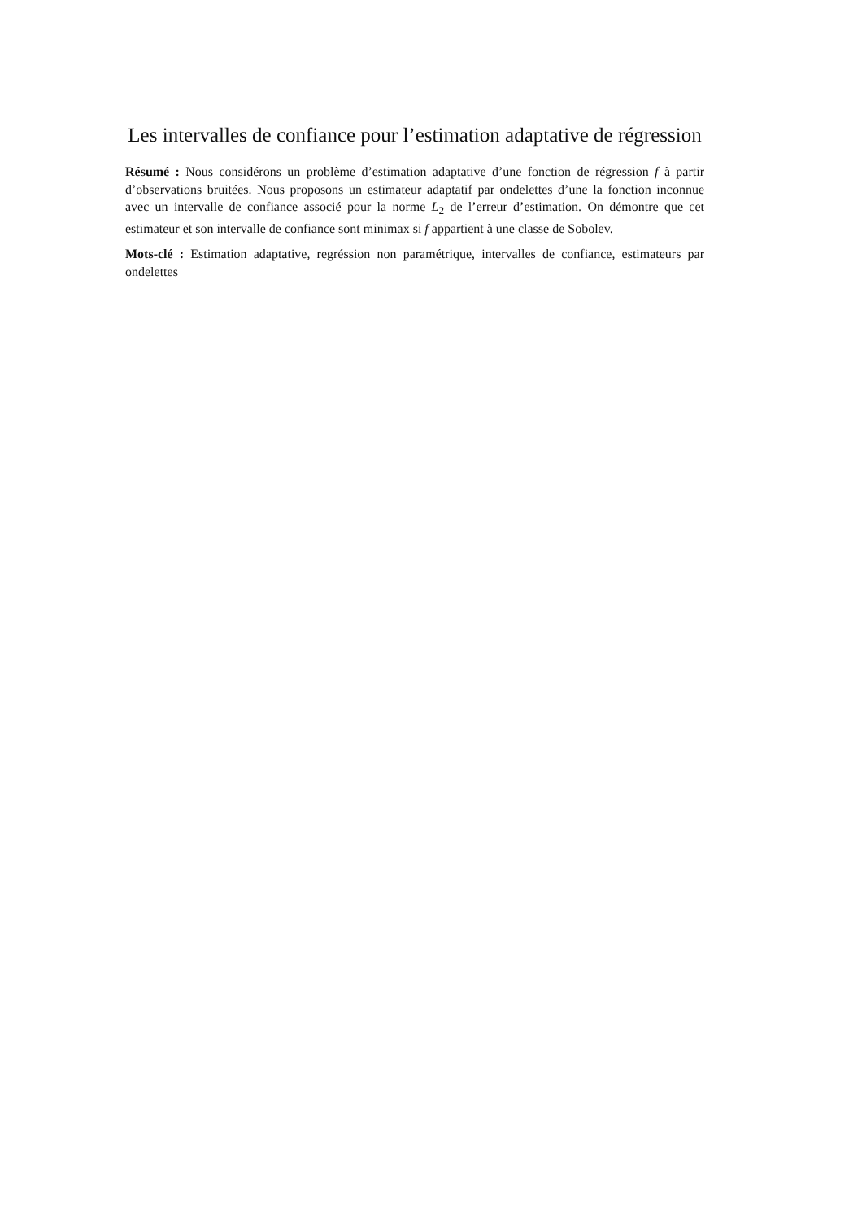Les intervalles de confiance pour l’estimation adaptative de régression
Résumé : Nous considérons un problème d’estimation adaptative d’une fonction de régression f à partir d’observations bruitées. Nous proposons un estimateur adaptatif par ondelettes d’une la fonction inconnue avec un intervalle de confiance associé pour la norme L<sub>2</sub> de l’erreur d’estimation. On démontre que cet estimateur et son intervalle de confiance sont minimax si f appartient à une classe de Sobolev.
Mots-clé : Estimation adaptative, regréssion non paramétrique, intervalles de confiance, estimateurs par ondelettes